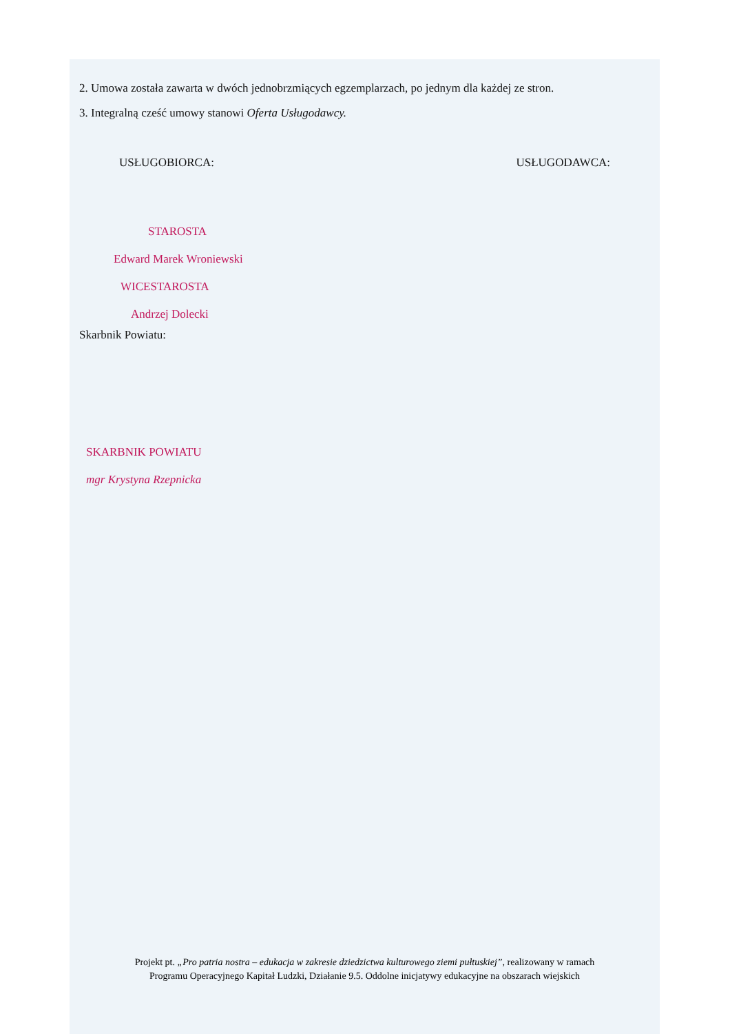2. Umowa została zawarta w dwóch jednobrzmiących egzemplarzach, po jednym dla każdej ze stron.
3. Integralną cześć umowy stanowi Oferta Usługodawcy.
USŁUGOBIORCA: USŁUGODAWCA:
STAROSTA
Edward Marek Wroniewski
WICESTAROSTA
Andrzej Dolecki
Skarbnik Powiatu:
SKARBNIK POWIATU
mgr Krystyna Rzepnicka
Projekt pt. „Pro patria nostra – edukacja w zakresie dziedzictwa kulturowego ziemi pułtuskiej”, realizowany w ramach
Programu Operacyjnego Kapitał Ludzki, Działanie 9.5. Oddolne inicjatywy edukacyjne na obszarach wiejskich